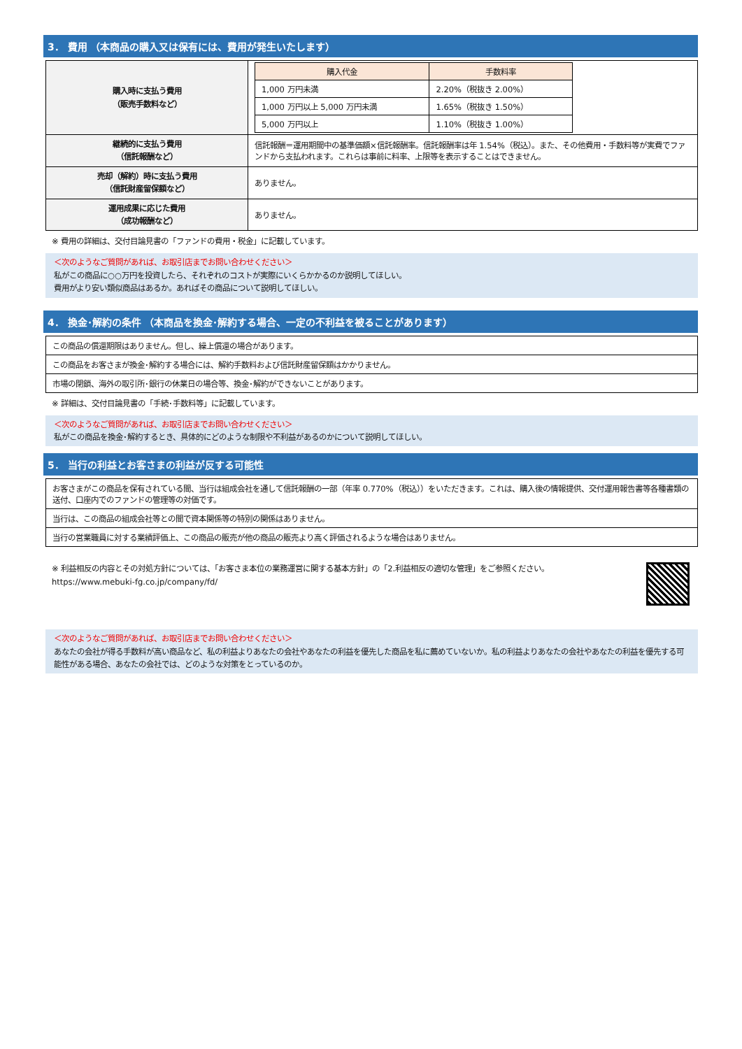3． 費用 （本商品の購入又は保有には、費用が発生いたします）
| 購入時に支払う費用 （販売手数料など） | / 購入代金 / 手数料率 / / --- / --- / / 1,000 万円未満 / 2.20%（税抜き 2.00%） / / 1,000 万円以上 5,000 万円未満 / 1.65%（税抜き 1.50%） / / 5,000 万円以上 / 1.10%（税抜き 1.00%） / |
| 継続的に支払う費用 （信託報酬など） | 信託報酬＝運用期間中の基準価額×信託報酬率。信託報酬率は年 1.54%（税込）。また、その他費用・手数料等が実費でファンドから支払われます。これらは事前に料率、上限等を表示することはできません。 |
| 売却（解約）時に支払う費用 （信託財産留保額など） | ありません。 |
| 運用成果に応じた費用 （成功報酬など） | ありません。 |
※ 費用の詳細は、交付目論見書の「ファンドの費用・税金」に記載しています。
＜次のようなご質問があれば、お取引店までお問い合わせください＞
私がこの商品に○○万円を投資したら、それぞれのコストが実際にいくらかかるのか説明してほしい。
費用がより安い類似商品はあるか。あればその商品について説明してほしい。
4． 換金･解約の条件 （本商品を換金･解約する場合、一定の不利益を被ることがあります）
| この商品の償還期限はありません。但し、繰上償還の場合があります。 |
| この商品をお客さまが換金･解約する場合には、解約手数料および信託財産留保額はかかりません。 |
| 市場の閉鎖、海外の取引所･銀行の休業日の場合等、換金･解約ができないことがあります。 |
※ 詳細は、交付目論見書の「手続･手数料等」に記載しています。
＜次のようなご質問があれば、お取引店までお問い合わせください＞
私がこの商品を換金･解約するとき、具体的にどのような制限や不利益があるのかについて説明してほしい。
5． 当行の利益とお客さまの利益が反する可能性
| お客さまがこの商品を保有されている間、当行は組成会社を通して信託報酬の一部（年率 0.770%（税込））をいただきます。これは、購入後の情報提供、交付運用報告書等各種書類の送付、口座内でのファンドの管理等の対価です。 |
| 当行は、この商品の組成会社等との間で資本関係等の特別の関係はありません。 |
| 当行の営業職員に対する業績評価上、この商品の販売が他の商品の販売より高く評価されるような場合はありません。 |
※ 利益相反の内容とその対処方針については、「お客さま本位の業務運営に関する基本方針」の「2.利益相反の適切な管理」をご参照ください。
https://www.mebuki-fg.co.jp/company/fd/
＜次のようなご質問があれば、お取引店までお問い合わせください＞
あなたの会社が得る手数料が高い商品など、私の利益よりあなたの会社やあなたの利益を優先した商品を私に薦めていないか。私の利益よりあなたの会社やあなたの利益を優先する可能性がある場合、あなたの会社では、どのような対策をとっているのか。